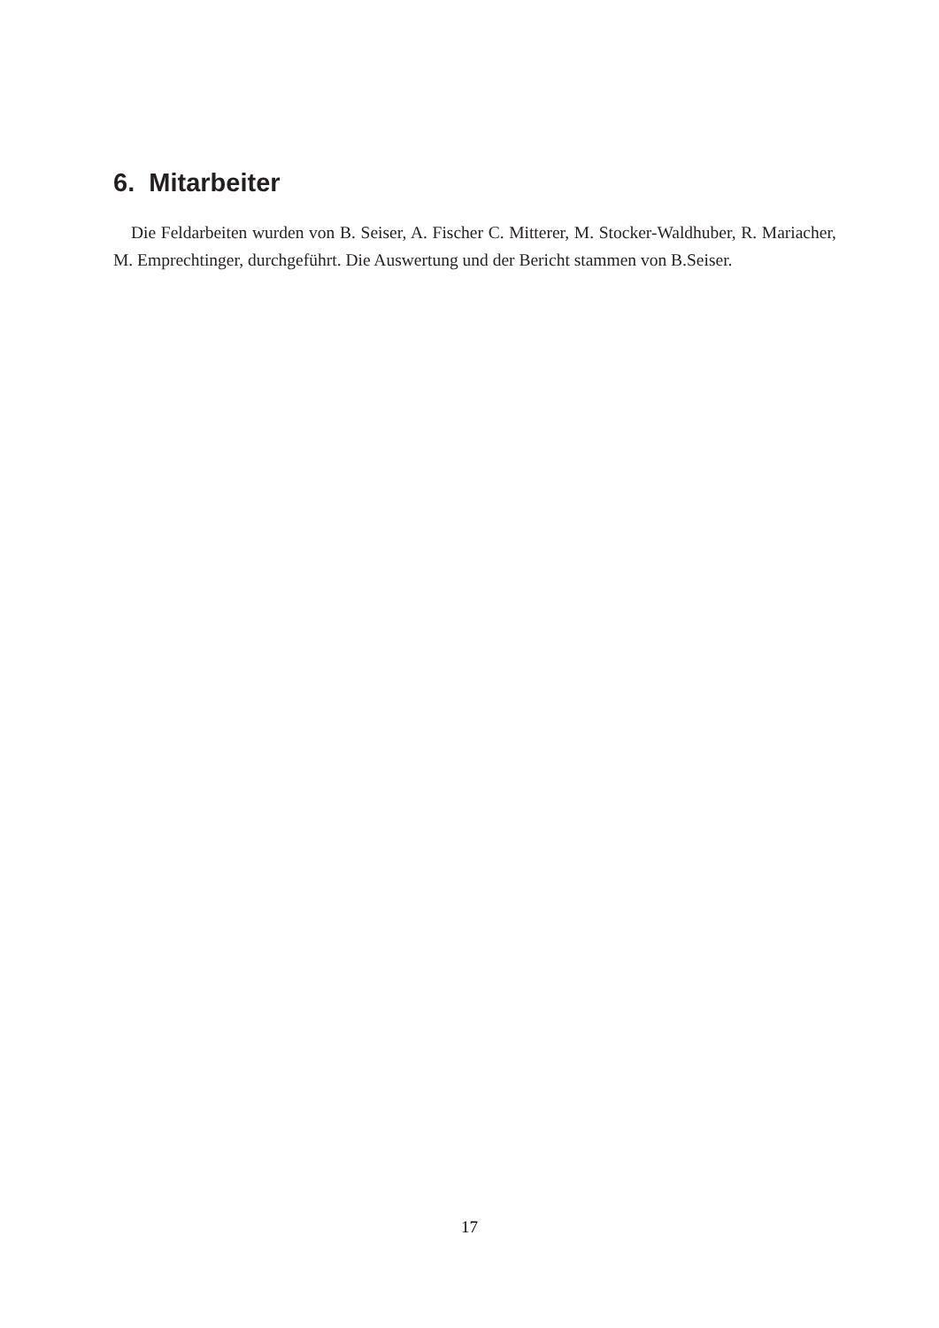6. Mitarbeiter
Die Feldarbeiten wurden von B. Seiser, A. Fischer C. Mitterer, M. Stocker-Waldhuber, R. Mariacher, M. Emprechtinger, durchgeführt. Die Auswertung und der Bericht stammen von B.Seiser.
17